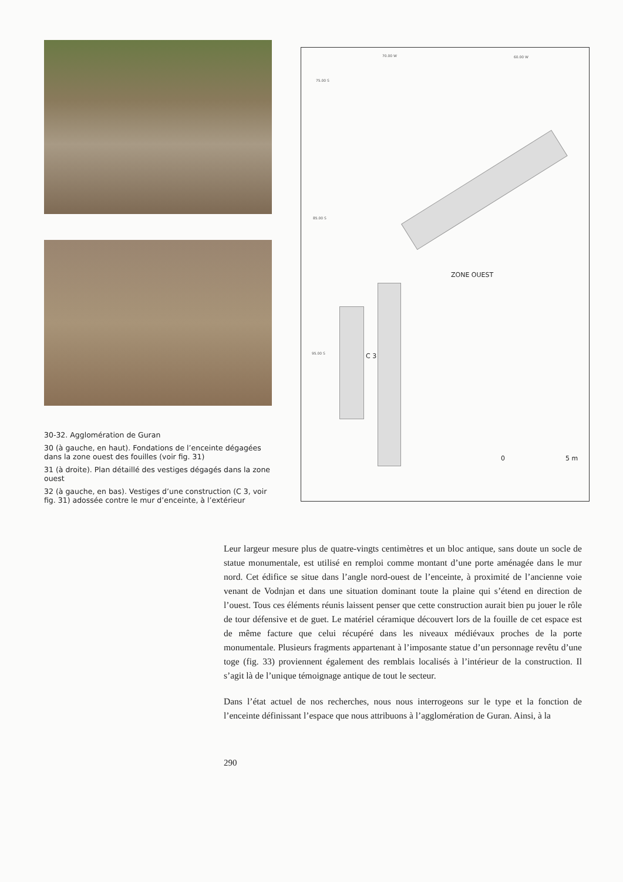30-32. Agglomération de Guran
30 (à gauche, en haut). Fondations de l’enceinte dégagées dans la zone ouest des fouilles (voir fig. 31)
31 (à droite). Plan détaillé des vestiges dégagés dans la zone ouest
32 (à gauche, en bas). Vestiges d’une construction (C 3, voir fig. 31) adossée contre le mur d’enceinte, à l’extérieur
70.00 W 60.00 W
75.00 S
85.00 S
95.00 S
ZONE OUEST
C 3
0 5 m
Leur largeur mesure plus de quatre-vingts centimètres et un bloc antique, sans doute un socle de statue monumentale, est utilisé en remploi comme montant d’une porte aménagée dans le mur nord. Cet édifice se situe dans l’angle nord-ouest de l’enceinte, à proximité de l’ancienne voie venant de Vodnjan et dans une situation dominant toute la plaine qui s’étend en direction de l’ouest. Tous ces éléments réunis laissent penser que cette construction aurait bien pu jouer le rôle de tour défensive et de guet. Le matériel céramique découvert lors de la fouille de cet espace est de même facture que celui récupéré dans les niveaux médiévaux proches de la porte monumentale. Plusieurs fragments appartenant à l’imposante statue d’un personnage revêtu d’une toge (fig. 33) proviennent également des remblais localisés à l’intérieur de la construction. Il s’agit là de l’unique témoignage antique de tout le secteur.
Dans l’état actuel de nos recherches, nous nous interrogeons sur le type et la fonction de l’enceinte définissant l’espace que nous attribuons à l’agglomération de Guran. Ainsi, à la
290